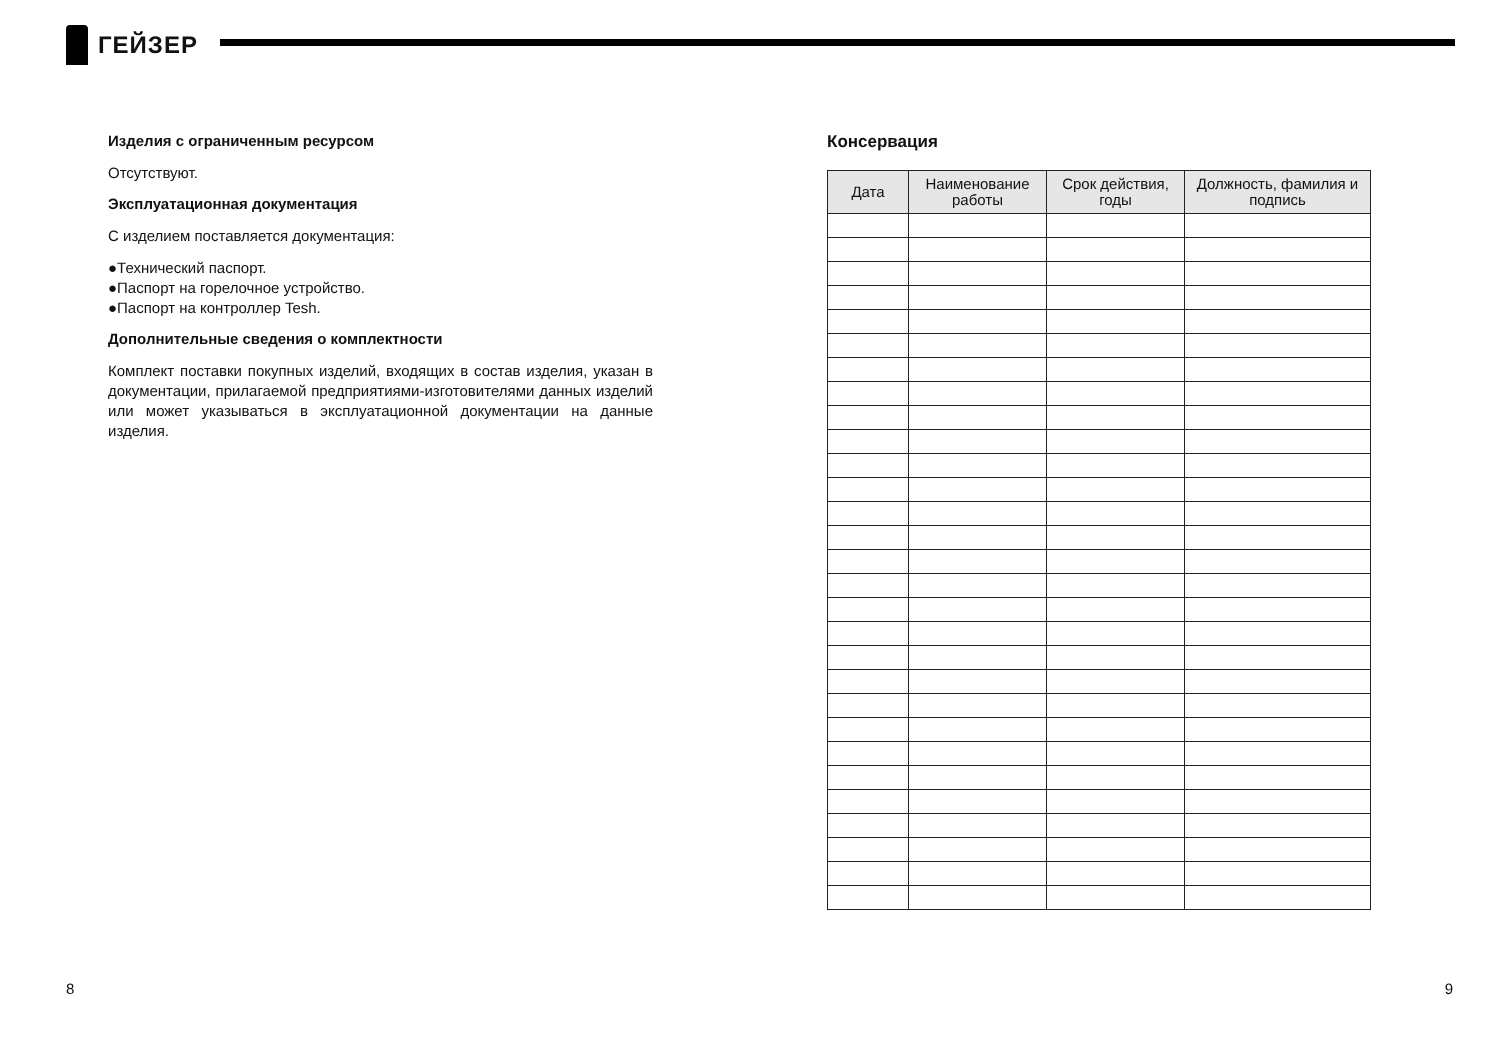ГЕЙЗЕР
Изделия с ограниченным ресурсом
Отсутствуют.
Эксплуатационная документация
С изделием поставляется документация:
●Технический паспорт.
●Паспорт на горелочное устройство.
●Паспорт на контроллер Tesh.
Дополнительные сведения о комплектности
Комплект поставки покупных изделий, входящих в состав изделия, указан в документации, прилагаемой предприятиями-изготовителями данных изделий или может указываться в эксплуатационной документации на данные изделия.
Консервация
| Дата | Наименование работы | Срок действия, годы | Должность, фамилия и подпись |
| --- | --- | --- | --- |
8 9